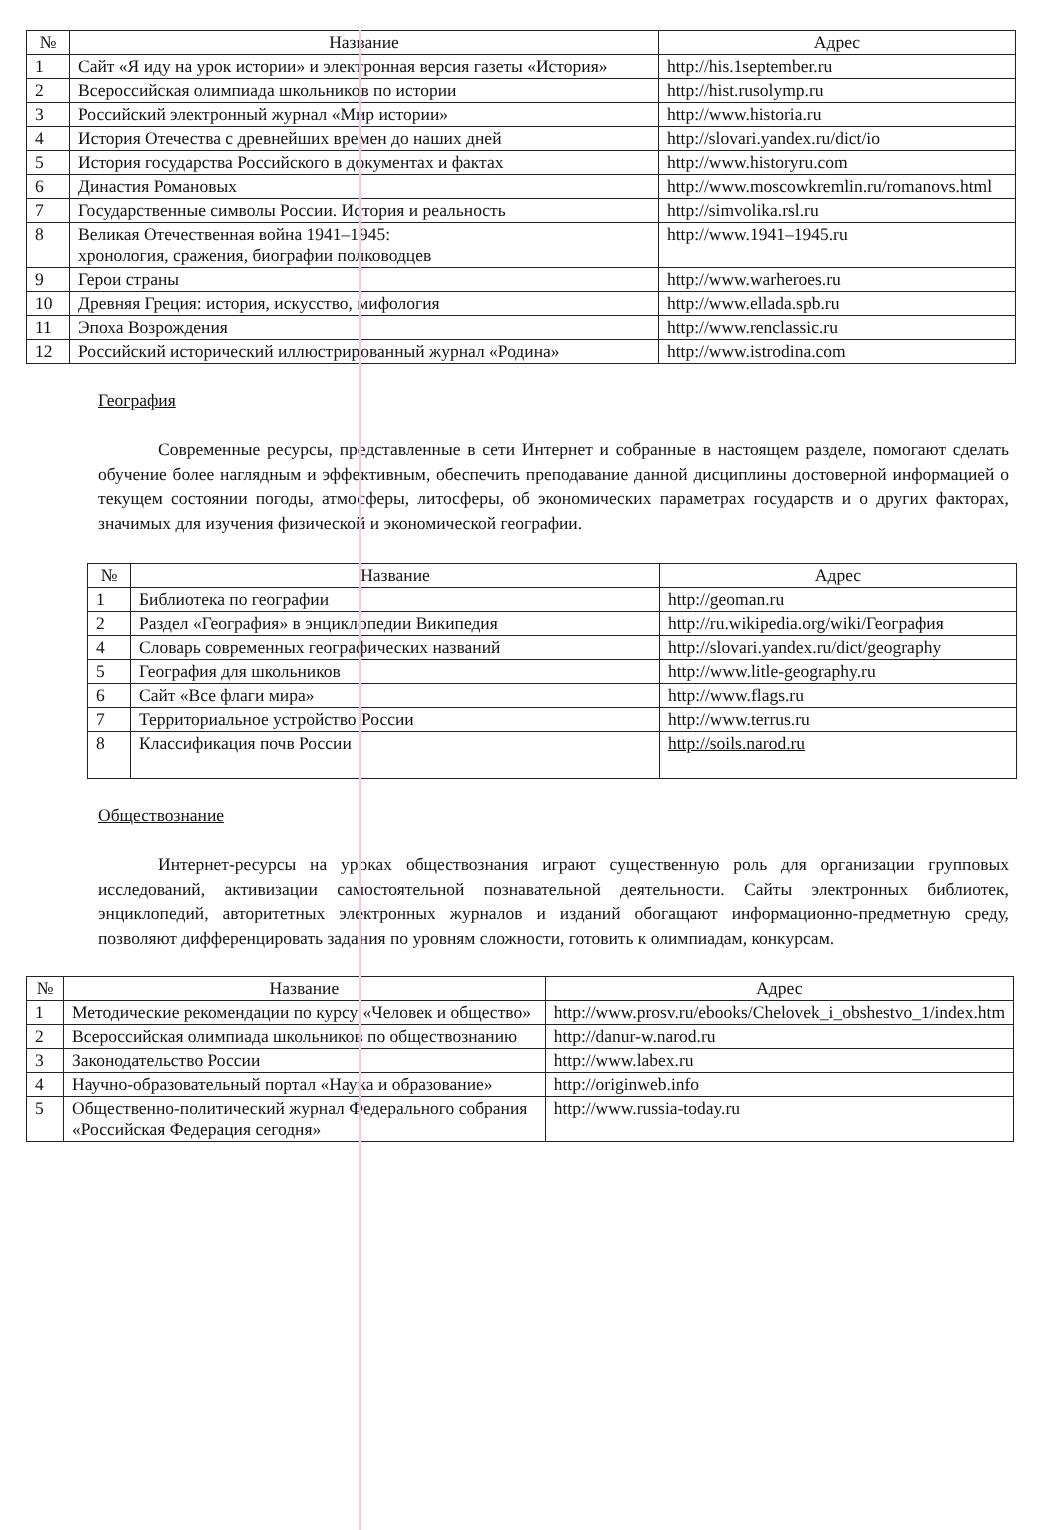| № | Название | Адрес |
| --- | --- | --- |
| 1 | Сайт «Я иду на урок истории» и электронная версия газеты «История» | http://his.1september.ru |
| 2 | Всероссийская олимпиада школьников по истории | http://hist.rusolymp.ru |
| 3 | Российский электронный журнал «Мир истории» | http://www.historia.ru |
| 4 | История Отечества с древнейших времен до наших дней | http://slovari.yandex.ru/dict/io |
| 5 | История государства Российского в документах и фактах | http://www.historyru.com |
| 6 | Династия Романовых | http://www.moscowkremlin.ru/romanovs.html |
| 7 | Государственные символы России. История и реальность | http://simvolika.rsl.ru |
| 8 | Великая Отечественная война 1941–1945: хронология, сражения, биографии полководцев | http://www.1941–1945.ru |
| 9 | Герои страны | http://www.warheroes.ru |
| 10 | Древняя Греция: история, искусство, мифология | http://www.ellada.spb.ru |
| 11 | Эпоха Возрождения | http://www.renclassic.ru |
| 12 | Российский исторический иллюстрированный журнал «Родина» | http://www.istrodina.com |
География
Современные ресурсы, представленные в сети Интернет и собранные в настоящем разделе, помогают сделать обучение более наглядным и эффективным, обеспечить преподавание данной дисциплины достоверной информацией о текущем состоянии погоды, атмосферы, литосферы, об экономических параметрах государств и о других факторах, значимых для изучения физической и экономической географии.
| № | Название | Адрес |
| --- | --- | --- |
| 1 | Библиотека по географии | http://geoman.ru |
| 2 | Раздел «География» в энциклопедии Википедия | http://ru.wikipedia.org/wiki/География |
| 4 | Словарь современных географических названий | http://slovari.yandex.ru/dict/geography |
| 5 | География для школьников | http://www.litle-geography.ru |
| 6 | Сайт «Все флаги мира» | http://www.flags.ru |
| 7 | Территориальное устройство России | http://www.terrus.ru |
| 8 | Классификация почв России | http://soils.narod.ru |
Обществознание
Интернет-ресурсы на уроках обществознания играют существенную роль для организации групповых исследований, активизации самостоятельной познавательной деятельности. Сайты электронных библиотек, энциклопедий, авторитетных электронных журналов и изданий обогащают информационно-предметную среду, позволяют дифференцировать задания по уровням сложности, готовить к олимпиадам, конкурсам.
| № | Название | Адрес |
| --- | --- | --- |
| 1 | Методические рекомендации по курсу «Человек и общество» | http://www.prosv.ru/ebooks/Chelovek_i_obshestvo_1/index.htm |
| 2 | Всероссийская олимпиада школьников по обществознанию | http://danur-w.narod.ru |
| 3 | Законодательство России | http://www.labex.ru |
| 4 | Научно-образовательный портал «Наука и образование» | http://originweb.info |
| 5 | Общественно-политический журнал Федерального собрания «Российская Федерация сегодня» | http://www.russia-today.ru |